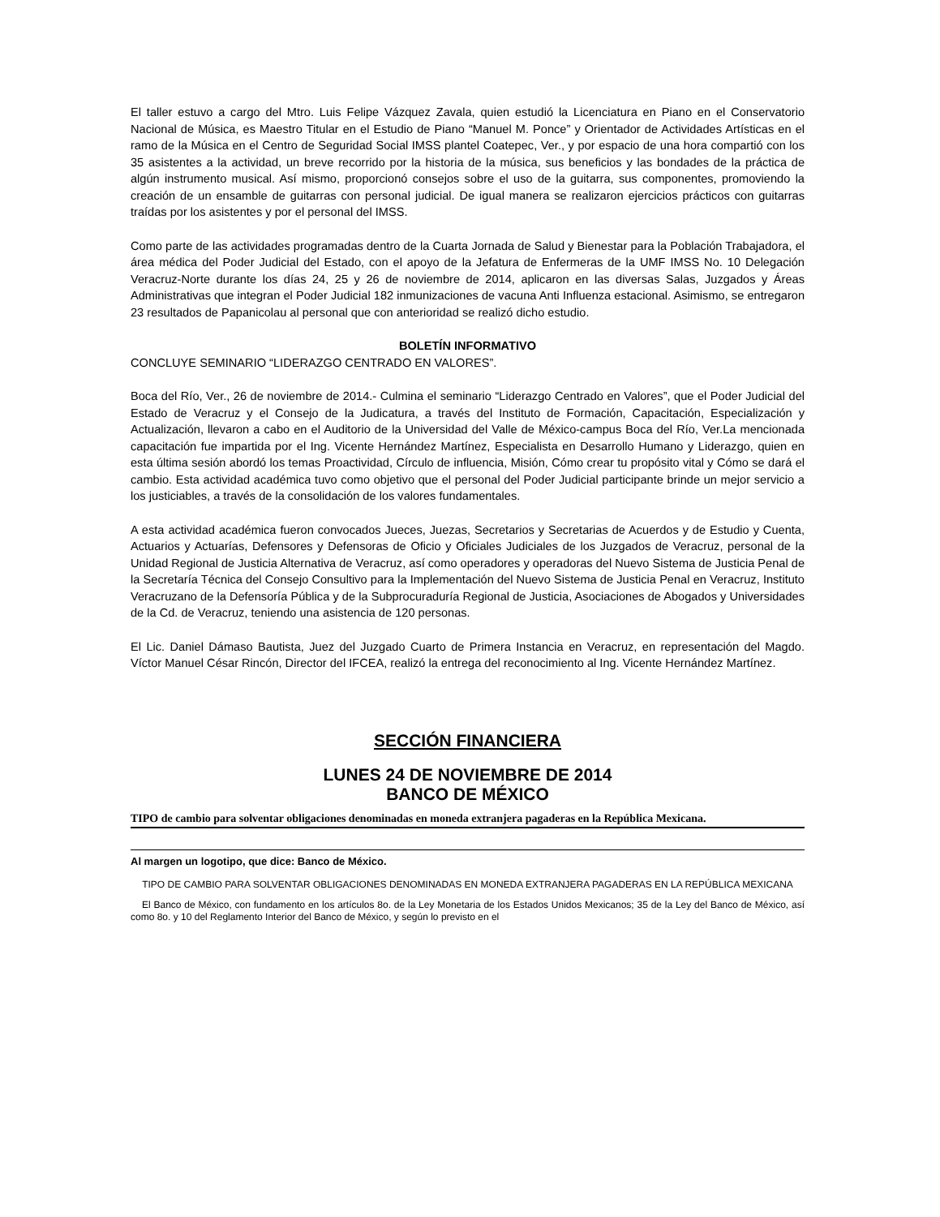El taller estuvo a cargo del Mtro. Luis Felipe Vázquez Zavala, quien estudió la Licenciatura en Piano en el Conservatorio Nacional de Música, es Maestro Titular en el Estudio de Piano “Manuel M. Ponce” y Orientador de Actividades Artísticas en el ramo de la Música en el Centro de Seguridad Social IMSS plantel Coatepec, Ver., y por espacio de una hora compartió con los 35 asistentes a la actividad, un breve recorrido por la historia de la música, sus beneficios y las bondades de la práctica de algún instrumento musical. Así mismo, proporcionó consejos sobre el uso de la guitarra, sus componentes, promoviendo la creación de un ensamble de guitarras con personal judicial. De igual manera se realizaron ejercicios prácticos con guitarras traídas por los asistentes y por el personal del IMSS.
Como parte de las actividades programadas dentro de la Cuarta Jornada de Salud y Bienestar para la Población Trabajadora, el área médica del Poder Judicial del Estado, con el apoyo de la Jefatura de Enfermeras de la UMF IMSS No. 10 Delegación Veracruz-Norte durante los días 24, 25 y 26 de noviembre de 2014, aplicaron en las diversas Salas, Juzgados y Áreas Administrativas que integran el Poder Judicial 182 inmunizaciones de vacuna Anti Influenza estacional. Asimismo, se entregaron 23 resultados de Papanicolau al personal que con anterioridad se realizó dicho estudio.
BOLETÍN INFORMATIVO
CONCLUYE SEMINARIO “LIDERAZGO CENTRADO EN VALORES”.
Boca del Río, Ver., 26 de noviembre de 2014.- Culmina el seminario “Liderazgo Centrado en Valores”, que el Poder Judicial del Estado de Veracruz y el Consejo de la Judicatura, a través del Instituto de Formación, Capacitación, Especialización y Actualización, llevaron a cabo en el Auditorio de la Universidad del Valle de México-campus Boca del Río, Ver.La mencionada capacitación fue impartida por el Ing. Vicente Hernández Martínez, Especialista en Desarrollo Humano y Liderazgo, quien en esta última sesión abordó los temas Proactividad, Círculo de influencia, Misión, Cómo crear tu propósito vital y Cómo se dará el cambio. Esta actividad académica tuvo como objetivo que el personal del Poder Judicial participante brinde un mejor servicio a los justiciables, a través de la consolidación de los valores fundamentales.
A esta actividad académica fueron convocados Jueces, Juezas, Secretarios y Secretarias de Acuerdos y de Estudio y Cuenta, Actuarios y Actuarías, Defensores y Defensoras de Oficio y Oficiales Judiciales de los Juzgados de Veracruz, personal de la Unidad Regional de Justicia Alternativa de Veracruz, así como operadores y operadoras del Nuevo Sistema de Justicia Penal de la Secretaría Técnica del Consejo Consultivo para la Implementación del Nuevo Sistema de Justicia Penal en Veracruz, Instituto Veracruzano de la Defensoría Pública y de la Subprocuraduría Regional de Justicia, Asociaciones de Abogados y Universidades de la Cd. de Veracruz, teniendo una asistencia de 120 personas.
El Lic. Daniel Dámaso Bautista, Juez del Juzgado Cuarto de Primera Instancia en Veracruz, en representación del Magdo. Víctor Manuel César Rincón, Director del IFCEA, realizó la entrega del reconocimiento al Ing. Vicente Hernández Martínez.
SECCIÓN FINANCIERA
LUNES 24 DE NOVIEMBRE DE 2014
BANCO DE MÉXICO
TIPO de cambio para solventar obligaciones denominadas en moneda extranjera pagaderas en la República Mexicana.
Al margen un logotipo, que dice: Banco de México.
TIPO DE CAMBIO PARA SOLVENTAR OBLIGACIONES DENOMINADAS EN MONEDA EXTRANJERA PAGADERAS EN LA REPÚBLICA MEXICANA
El Banco de México, con fundamento en los artículos 8o. de la Ley Monetaria de los Estados Unidos Mexicanos; 35 de la Ley del Banco de México, así como 8o. y 10 del Reglamento Interior del Banco de México, y según lo previsto en el